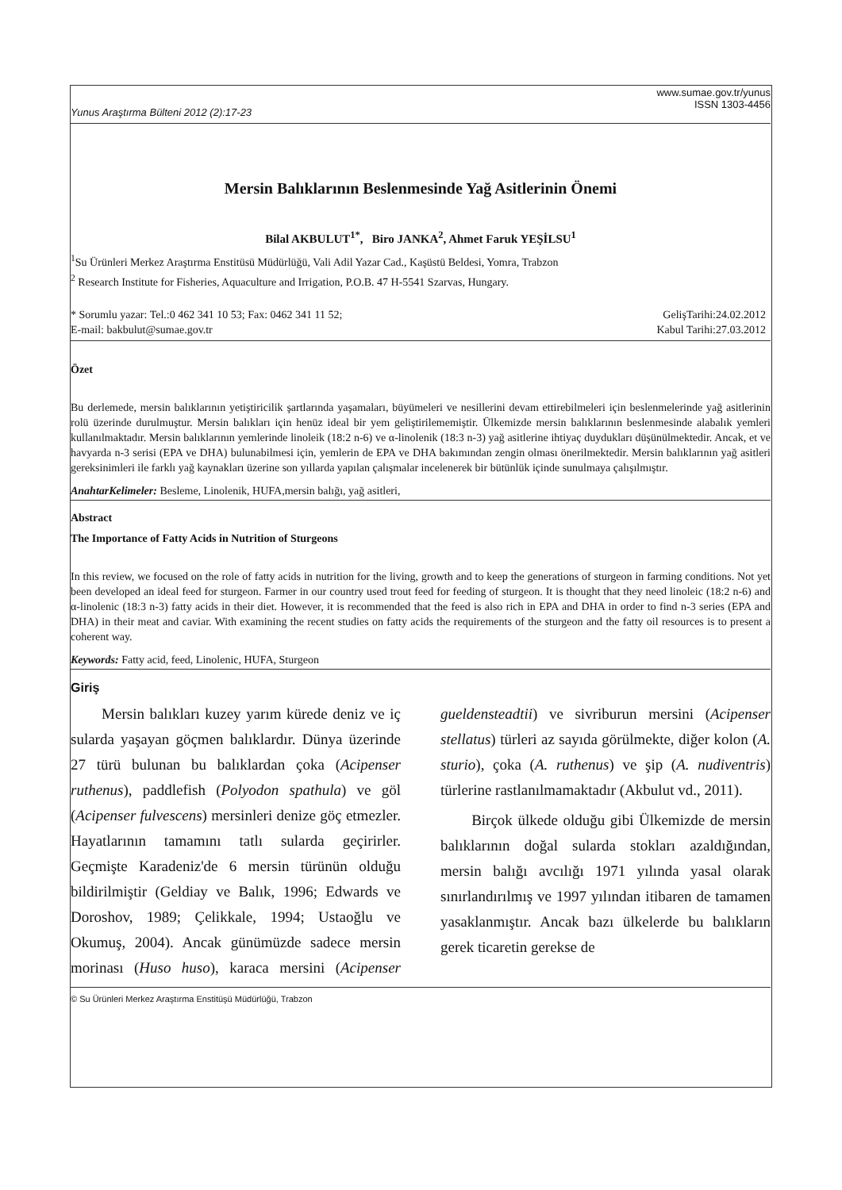Yunus Araştırma Bülteni 2012 (2):17-23 www.sumae.gov.tr/yunus
ISSN 1303-4456
Mersin Balıklarının Beslenmesinde Yağ Asitlerinin Önemi
Bilal AKBULUT<sup>1*</sup>, Biro JANKA<sup>2</sup>, Ahmet Faruk YEŞİLSU<sup>1</sup>
<sup>1</sup> Su Ürünleri Merkez Araştırma Enstitüsü Müdürlüğü, Vali Adil Yazar Cad., Kaşüstü Beldesi, Yomra, Trabzon
<sup>2</sup> Research Institute for Fisheries, Aquaculture and Irrigation, P.O.B. 47 H-5541 Szarvas, Hungary.
* Sorumlu yazar: Tel.:0 462 341 10 53; Fax: 0462 341 11 52;
E-mail: bakbulut@sumae.gov.tr GelişTarihi:24.02.2012
Kabul Tarihi:27.03.2012
Özet
Bu derlemede, mersin balıklarının yetiştiricilik şartlarında yaşamaları, büyümeleri ve nesillerini devam ettirebilmeleri için beslenmelerinde yağ asitlerinin rolü üzerinde durulmuştur. Mersin balıkları için henüz ideal bir yem geliştirilememiştir. Ülkemizde mersin balıklarının beslenmesinde alabalık yemleri kullanılmaktadır. Mersin balıklarının yemlerinde linoleik (18:2 n-6) ve α-linolenik (18:3 n-3) yağ asitlerine ihtiyaç duydukları düşünülmektedir. Ancak, et ve havyarda n-3 serisi (EPA ve DHA) bulunabilmesi için, yemlerin de EPA ve DHA bakımından zengin olması önerilmektedir. Mersin balıklarının yağ asitleri gereksinimleri ile farklı yağ kaynakları üzerine son yıllarda yapılan çalışmalar incelenerek bir bütünlük içinde sunulmaya çalışılmıştır.
AnahtarKelimeler: Besleme, Linolenik, HUFA,mersin balığı, yağ asitleri,
Abstract
The Importance of Fatty Acids in Nutrition of Sturgeons
In this review, we focused on the role of fatty acids in nutrition for the living, growth and to keep the generations of sturgeon in farming conditions. Not yet been developed an ideal feed for sturgeon. Farmer in our country used trout feed for feeding of sturgeon. It is thought that they need linoleic (18:2 n-6) and α-linolenic (18:3 n-3) fatty acids in their diet. However, it is recommended that the feed is also rich in EPA and DHA in order to find n-3 series (EPA and DHA) in their meat and caviar. With examining the recent studies on fatty acids the requirements of the sturgeon and the fatty oil resources is to present a coherent way.
Keywords: Fatty acid, feed, Linolenic, HUFA, Sturgeon
Giriş
Mersin balıkları kuzey yarım kürede deniz ve iç sularda yaşayan göçmen balıklardır. Dünya üzerinde 27 türü bulunan bu balıklardan çoka (Acipenser ruthenus), paddlefish (Polyodon spathula) ve göl (Acipenser fulvescens) mersinleri denize göç etmezler. Hayatlarının tamamını tatlı sularda geçirirler. Geçmişte Karadeniz'de 6 mersin türünün olduğu bildirilmiştir (Geldiay ve Balık, 1996; Edwards ve Doroshov, 1989; Çelikkale, 1994; Ustaoğlu ve Okumuş, 2004). Ancak günümüzde sadece mersin morinası (Huso huso), karaca mersini (Acipenser gueldensteadtii) ve sivriburun mersini (Acipenser stellatus) türleri az sayıda görülmekte, diğer kolon (A. sturio), çoka (A. ruthenus) ve şip (A. nudiventris) türlerine rastlanılmamaktadır (Akbulut vd., 2011).
Birçok ülkede olduğu gibi Ülkemizde de mersin balıklarının doğal sularda stokları azaldığından, mersin balığı avcılığı 1971 yılında yasal olarak sınırlandırılmış ve 1997 yılından itibaren de tamamen yasaklanmıştır. Ancak bazı ülkelerde bu balıkların gerek ticaretin gerekse de
© Su Ürünleri Merkez Araştırma Enstitüşü Müdürlüğü, Trabzon